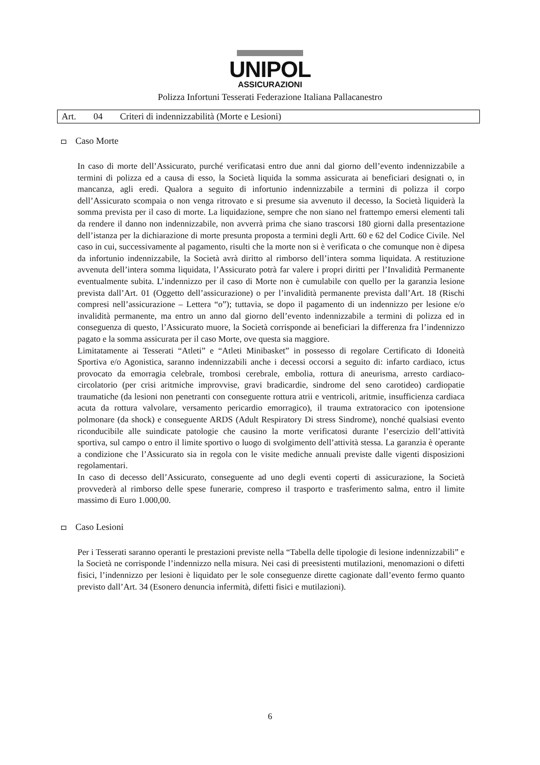UNIPOL
ASSICURAZIONI
Polizza Infortuni Tesserati Federazione Italiana Pallacanestro
Art. 04 Criteri di indennizzabilità (Morte e Lesioni)
Caso Morte
In caso di morte dell’Assicurato, purché verificatasi entro due anni dal giorno dell’evento indennizzabile a termini di polizza ed a causa di esso, la Società liquida la somma assicurata ai beneficiari designati o, in mancanza, agli eredi. Qualora a seguito di infortunio indennizzabile a termini di polizza il corpo dell’Assicurato scompaia o non venga ritrovato e si presume sia avvenuto il decesso, la Società liquiderà la somma prevista per il caso di morte. La liquidazione, sempre che non siano nel frattempo emersi elementi tali da rendere il danno non indennizzabile, non avverrà prima che siano trascorsi 180 giorni dalla presentazione dell’istanza per la dichiarazione di morte presunta proposta a termini degli Artt. 60 e 62 del Codice Civile. Nel caso in cui, successivamente al pagamento, risulti che la morte non si è verificata o che comunque non è dipesa da infortunio indennizzabile, la Società avrà diritto al rimborso dell’intera somma liquidata. A restituzione avvenuta dell’intera somma liquidata, l’Assicurato potrà far valere i propri diritti per l’Invalidità Permanente eventualmente subita. L’indennizzo per il caso di Morte non è cumulabile con quello per la garanzia lesione prevista dall’Art. 01 (Oggetto dell’assicurazione) o per l’invalidità permanente prevista dall’Art. 18 (Rischi compresi nell’assicurazione – Lettera “o”); tuttavia, se dopo il pagamento di un indennizzo per lesione e/o invalidità permanente, ma entro un anno dal giorno dell’evento indennizzabile a termini di polizza ed in conseguenza di questo, l’Assicurato muore, la Società corrisponde ai beneficiari la differenza fra l’indennizzo pagato e la somma assicurata per il caso Morte, ove questa sia maggiore.
Limitatamente ai Tesserati “Atleti” e “Atleti Minibasket” in possesso di regolare Certificato di Idoneità Sportiva e/o Agonistica, saranno indennizzabili anche i decessi occorsi a seguito di: infarto cardiaco, ictus provocato da emorragia celebrale, trombosi cerebrale, embolia, rottura di aneurisma, arresto cardiaco-circolatorio (per crisi aritmiche improvvise, gravi bradicardie, sindrome del seno carotideo) cardiopatie traumatiche (da lesioni non penetranti con conseguente rottura atrii e ventricoli, aritmie, insufficienza cardiaca acuta da rottura valvolare, versamento pericardio emorragico), il trauma extratoracico con ipotensione polmonare (da shock) e conseguente ARDS (Adult Respiratory Di stress Sindrome), nonché qualsiasi evento riconducibile alle suindicate patologie che causino la morte verificatosi durante l’esercizio dell’attività sportiva, sul campo o entro il limite sportivo o luogo di svolgimento dell’attività stessa. La garanzia è operante a condizione che l’Assicurato sia in regola con le visite mediche annuali previste dalle vigenti disposizioni regolamentari.
In caso di decesso dell’Assicurato, conseguente ad uno degli eventi coperti di assicurazione, la Società provvederà al rimborso delle spese funerarie, compreso il trasporto e trasferimento salma, entro il limite massimo di Euro 1.000,00.
Caso Lesioni
Per i Tesserati saranno operanti le prestazioni previste nella “Tabella delle tipologie di lesione indennizzabili” e la Società ne corrisponde l’indennizzo nella misura. Nei casi di preesistenti mutilazioni, menomazioni o difetti fisici, l’indennizzo per lesioni è liquidato per le sole conseguenze dirette cagionate dall’evento fermo quanto previsto dall’Art. 34 (Esonero denuncia infermità, difetti fisici e mutilazioni).
6